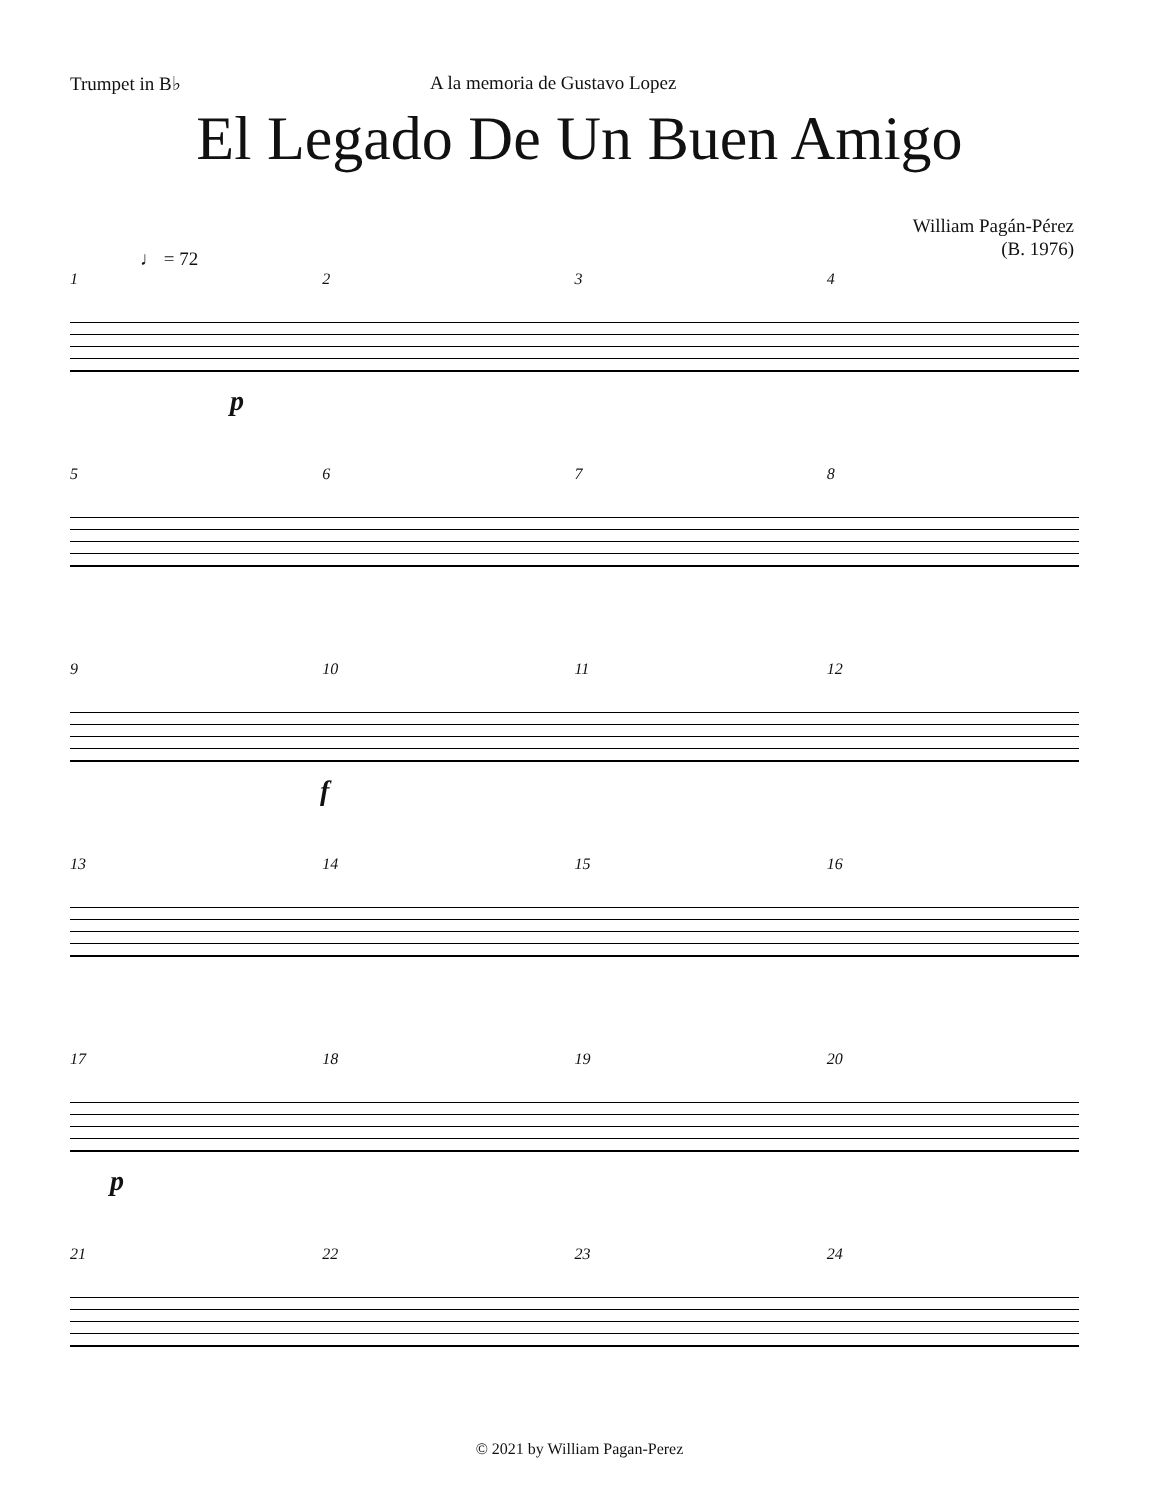Trumpet in B♭ A la memoria de Gustavo Lopez
El Legado De Un Buen Amigo
William Pagán-Pérez
(B. 1976)
♩ = 72
1234
p
5678
9 10 11 12
f
13 14 15 16
17 18 19 20
p
21 22 23 24
© 2021 by William Pagan-Perez